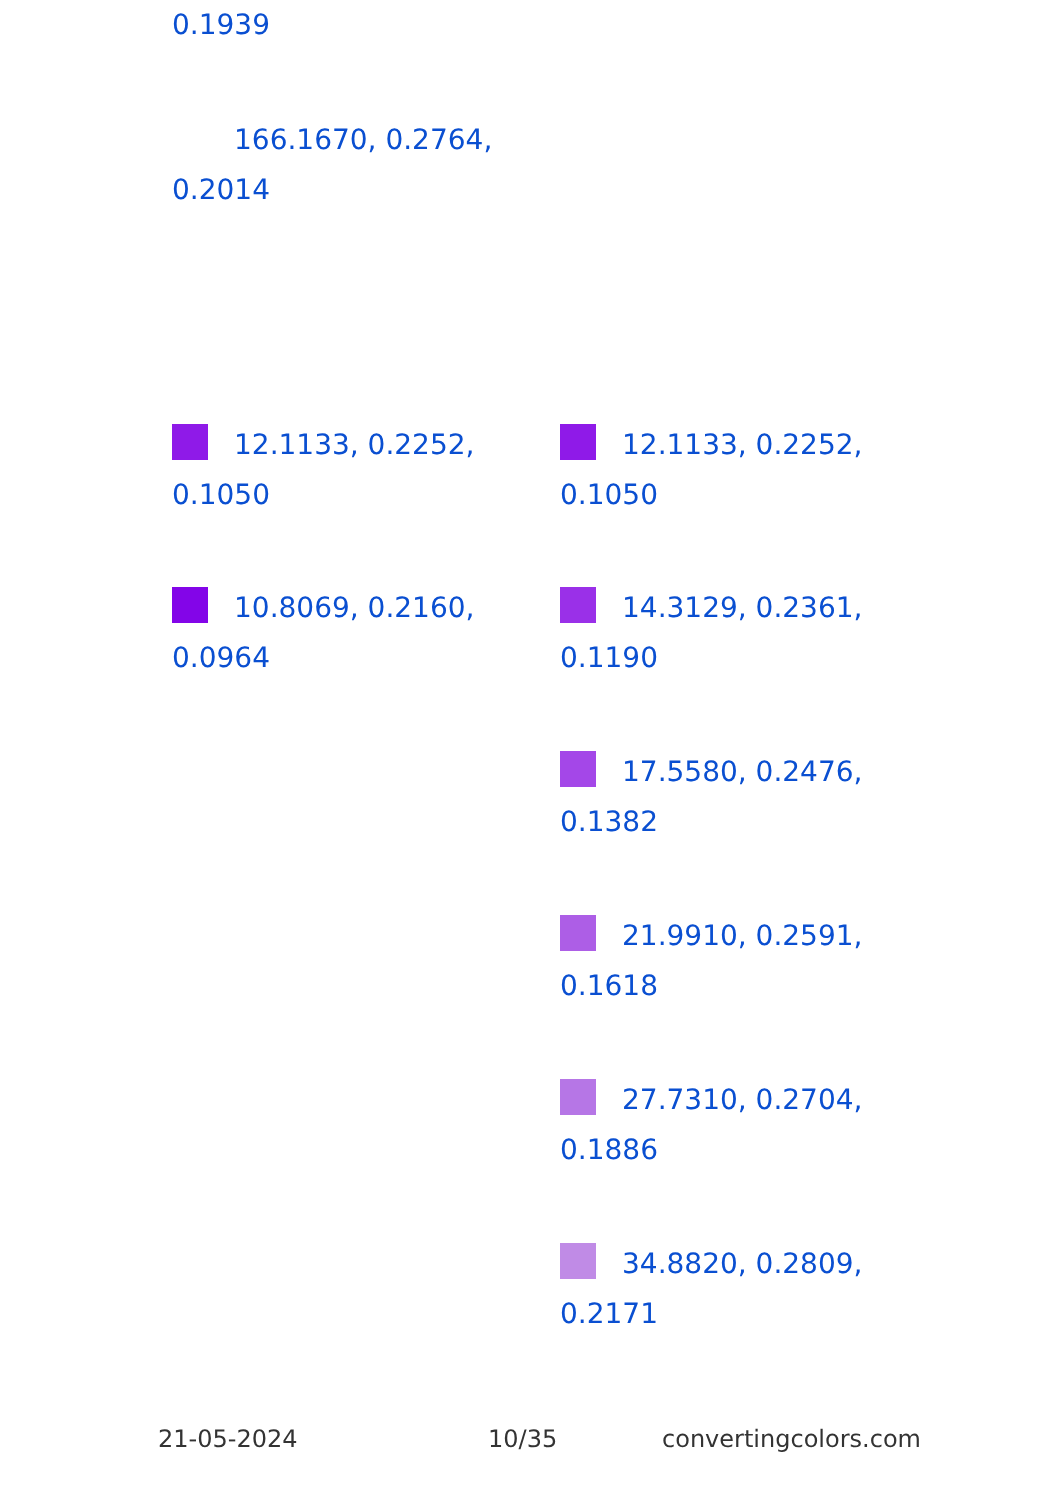0.1939
166.1670, 0.2764, 0.2014
12.1133, 0.2252, 0.1050
12.1133, 0.2252, 0.1050
10.8069, 0.2160, 0.0964
14.3129, 0.2361, 0.1190
17.5580, 0.2476, 0.1382
21.9910, 0.2591, 0.1618
27.7310, 0.2704, 0.1886
34.8820, 0.2809, 0.2171
21-05-2024 10/35 convertingcolors.com